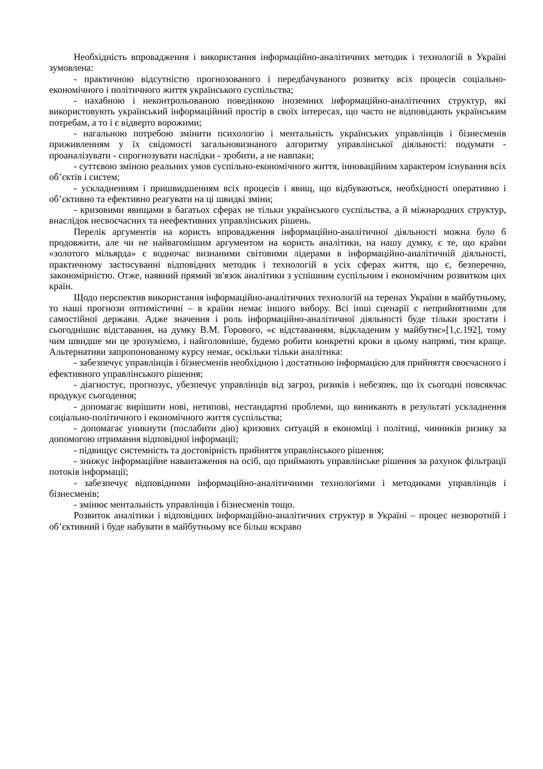Необхідність впровадження і використання інформаційно-аналітичних методик і технологій в Україні зумовлена:
- практичною відсутністю прогнозованого і передбачуваного розвитку всіх процесів соціально-економічного і політичного життя українського суспільства;
- нахабною і неконтрольованою поведінкою іноземних інформаційно-аналітичних структур, які використовують український інформаційний простір в своїх інтересах, що часто не відповідають українським потребам, а то і є відверто ворожими;
- нагальною потребою змінити психологію і ментальність українських управлінців і бізнесменів приживленням у їх свідомості загальновизнаного алгоритму управлінської діяльності: подумати - проаналізувати - спрогнозувати наслідки - зробити, а не навпаки;
- суттєвою зміною реальних умов суспільно-економічного життя, інноваційним характером існування всіх об’єктів і систем;
- ускладненням і пришвидшенням всіх процесів і явищ, що відбуваються, необхідності оперативно і об’єктивно та ефективно реагувати на ці швидкі зміни;
- кризовими явищами в багатьох сферах не тільки українського суспільства, а й міжнародних структур, внаслідок несвоєчасних та неефективних управлінських рішень.
Перелік аргументів на користь впровадження інформаційно-аналітичної діяльності можна було б продовжити, але чи не найвагомішим аргументом на користь аналітики, на нашу думку, є те, що країни «золотого мільярда» є водночас визнаними світовими лідерами в інформаційно-аналітичній діяльності, практичному застосуванні відповідних методик і технологій в усіх сферах життя, що є, безперечно, закономірністю. Отже, наявний прямий зв'язок аналітики з успішним суспільним і економічним розвитком цих країн.
Щодо перспектив використання інформаційно-аналітичних технологій на теренах України в майбутньому, то наші прогнози оптимістичні – в країни немає іншого вибору. Всі інші сценарії є неприйнятними для самостійної держави. Адже значення і роль інформаційно-аналітичної діяльності буде тільки зростати і сьогоднішнє відставання, на думку В.М. Горового, «є відставанням, відкладеним у майбутнє»[1,с.192], тому чим швидше ми це зрозуміємо, і найголовніше, будемо робити конкретні кроки в цьому напрямі, тим краще. Альтернативи запропонованому курсу немає, оскільки тільки аналітика:
- забезпечує управлінців і бізнесменів необхідною і достатньою інформацією для прийняття своєчасного і ефективного управлінського рішення;
- діагностує, прогнозує, убезпечує управлінців від загроз, ризиків і небезпек, що їх сьогодні повсякчас продукує сьогодення;
- допомагає вирішити нові, нетипові, нестандартні проблеми, що виникають в результаті ускладнення соціально-політичного і економічного життя суспільства;
- допомагає уникнути (послабити дію) кризових ситуацій в економіці і політиці, чинників ризику за допомогою отримання відповідної інформації;
- підвищує системність та достовірність прийняття управлінського рішення;
- знижує інформаційне навантаження на осіб, що приймають управлінське рішення за рахунок фільтрації потоків інформації;
- забезпечує відповідними інформаційно-аналітичними технологіями і методиками управлінців і бізнесменів;
- змінює ментальність управлінців і бізнесменів тощо.
Розвиток аналітики і відповідних інформаційно-аналітичних структур в Україні – процес незворотній і об’єктивний і буде набувати в майбутньому все більш яскраво